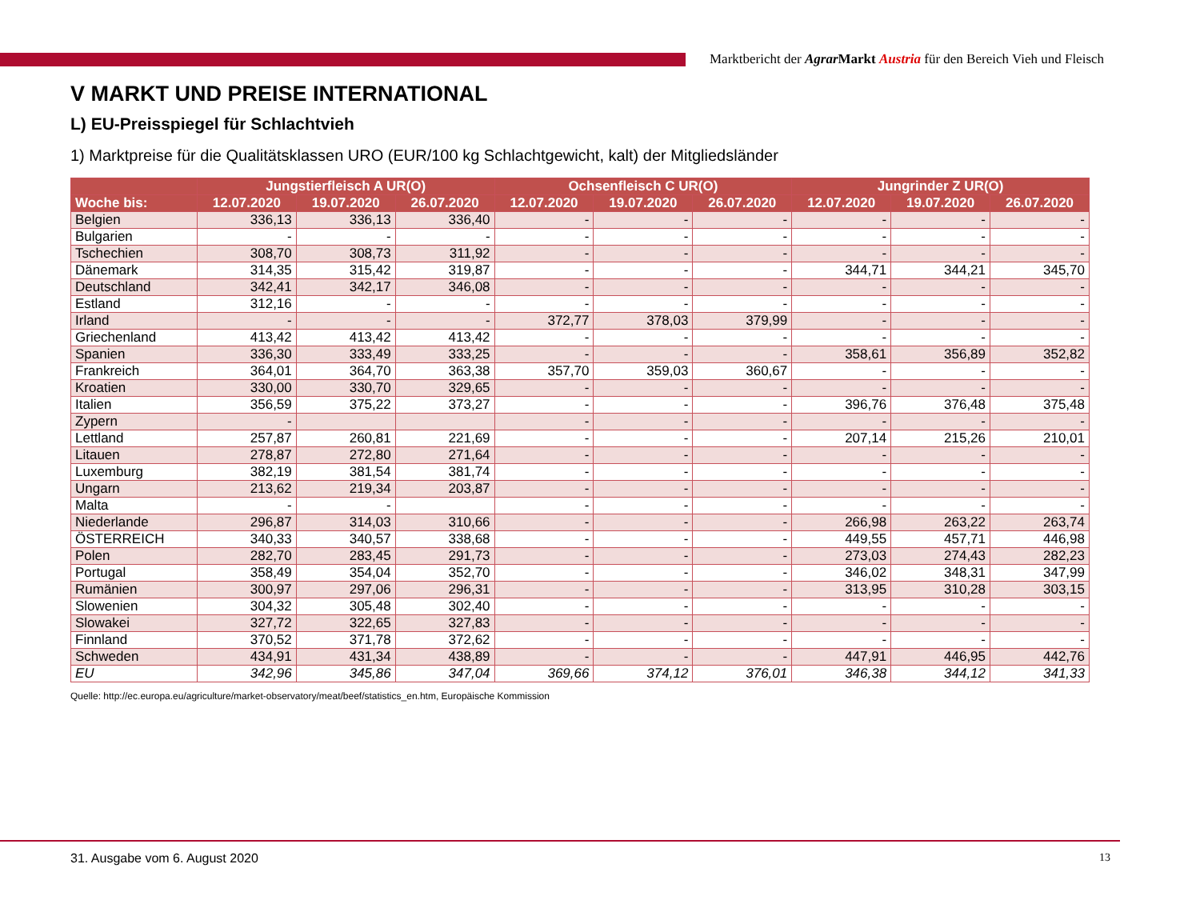Marktbericht der Agrar Markt Austria für den Bereich Vieh und Fleisch
V MARKT UND PREISE INTERNATIONAL
L) EU-Preisspiegel für Schlachtvieh
1) Marktpreise für die Qualitätsklassen URO (EUR/100 kg Schlachtgewicht, kalt) der Mitgliedsländer
| | Jungstierfleisch A UR(O) | | | Ochsenfleisch C UR(O) | | | Jungrinder Z UR(O) | | |
| --- | --- | --- | --- | --- | --- | --- | --- | --- | --- |
| Woche bis: | 12.07.2020 | 19.07.2020 | 26.07.2020 | 12.07.2020 | 19.07.2020 | 26.07.2020 | 12.07.2020 | 19.07.2020 | 26.07.2020 |
| Belgien | 336,13 | 336,13 | 336,40 | - | - | - | - | - | - |
| Bulgarien | - | - | - | - | - | - | - | - | - |
| Tschechien | 308,70 | 308,73 | 311,92 | - | - | - | - | - | - |
| Dänemark | 314,35 | 315,42 | 319,87 | - | - | - | 344,71 | 344,21 | 345,70 |
| Deutschland | 342,41 | 342,17 | 346,08 | - | - | - | - | - | - |
| Estland | 312,16 | - | - | - | - | - | - | - | - |
| Irland | - | - | - | 372,77 | 378,03 | 379,99 | - | - | - |
| Griechenland | 413,42 | 413,42 | 413,42 | - | - | - | - | - | - |
| Spanien | 336,30 | 333,49 | 333,25 | - | - | - | 358,61 | 356,89 | 352,82 |
| Frankreich | 364,01 | 364,70 | 363,38 | 357,70 | 359,03 | 360,67 | - | - | - |
| Kroatien | 330,00 | 330,70 | 329,65 | - | - | - | - | - | - |
| Italien | 356,59 | 375,22 | 373,27 | - | - | - | 396,76 | 376,48 | 375,48 |
| Zypern | - | | | - | - | - | - | - | - |
| Lettland | 257,87 | 260,81 | 221,69 | - | - | - | 207,14 | 215,26 | 210,01 |
| Litauen | 278,87 | 272,80 | 271,64 | - | - | - | - | - | - |
| Luxemburg | 382,19 | 381,54 | 381,74 | - | - | - | - | - | - |
| Ungarn | 213,62 | 219,34 | 203,87 | - | - | - | - | - | - |
| Malta | - | - | | - | - | - | - | - | - |
| Niederlande | 296,87 | 314,03 | 310,66 | - | - | - | 266,98 | 263,22 | 263,74 |
| ÖSTERREICH | 340,33 | 340,57 | 338,68 | - | - | - | 449,55 | 457,71 | 446,98 |
| Polen | 282,70 | 283,45 | 291,73 | - | - | - | 273,03 | 274,43 | 282,23 |
| Portugal | 358,49 | 354,04 | 352,70 | - | - | - | 346,02 | 348,31 | 347,99 |
| Rumänien | 300,97 | 297,06 | 296,31 | - | - | - | 313,95 | 310,28 | 303,15 |
| Slowenien | 304,32 | 305,48 | 302,40 | - | - | - | - | - | - |
| Slowakei | 327,72 | 322,65 | 327,83 | - | - | - | - | - | - |
| Finnland | 370,52 | 371,78 | 372,62 | - | - | - | - | - | - |
| Schweden | 434,91 | 431,34 | 438,89 | - | - | - | 447,91 | 446,95 | 442,76 |
| EU | 342,96 | 345,86 | 347,04 | 369,66 | 374,12 | 376,01 | 346,38 | 344,12 | 341,33 |
Quelle: http://ec.europa.eu/agriculture/market-observatory/meat/beef/statistics_en.htm, Europäische Kommission
31. Ausgabe vom 6. August 2020 13